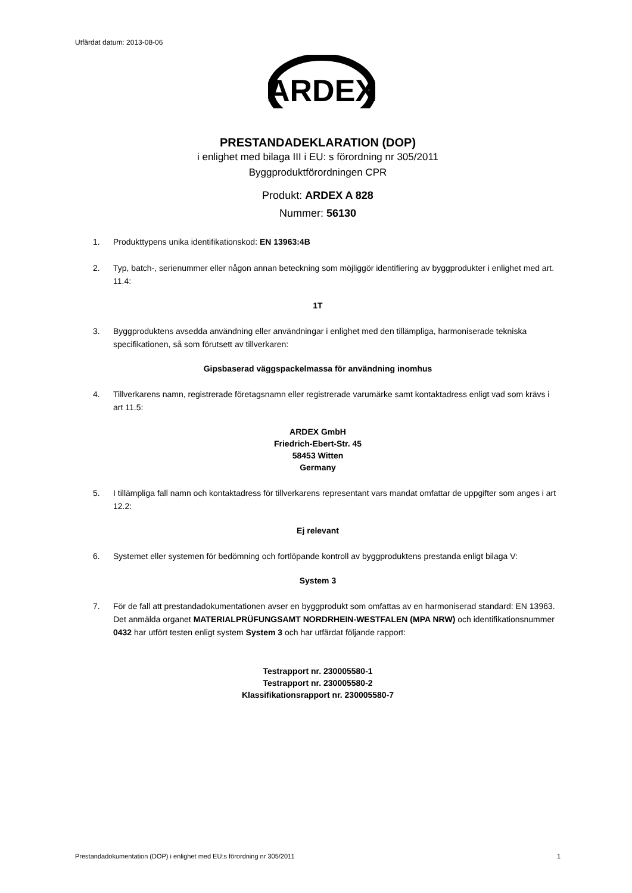Utfärdat datum: 2013-08-06
ARDEX
PRESTANDADEKLARATION (DOP)
i enlighet med bilaga III i EU: s förordning nr 305/2011
Byggproduktförordningen CPR
Produkt: ARDEX A 828
Nummer: 56130
1. Produkttypens unika identifikationskod: EN 13963:4B
2. Typ, batch-, serienummer eller någon annan beteckning som möjliggör identifiering av byggprodukter i enlighet med art. 11.4:
1T
3. Byggproduktens avsedda användning eller användningar i enlighet med den tillämpliga, harmoniserade tekniska specifikationen, så som förutsett av tillverkaren:
Gipsbaserad väggspackelmassa för användning inomhus
4. Tillverkarens namn, registrerade företagsnamn eller registrerade varumärke samt kontaktadress enligt vad som krävs i art 11.5:
ARDEX GmbH
Friedrich-Ebert-Str. 45
58453 Witten
Germany
5. I tillämpliga fall namn och kontaktadress för tillverkarens representant vars mandat omfattar de uppgifter som anges i art 12.2:
Ej relevant
6. Systemet eller systemen för bedömning och fortlöpande kontroll av byggproduktens prestanda enligt bilaga V:
System 3
7. För de fall att prestandadokumentationen avser en byggprodukt som omfattas av en harmoniserad standard: EN 13963. Det anmälda organet MATERIALPRÜFUNGSAMT NORDRHEIN-WESTFALEN (MPA NRW) och identifikationsnummer 0432 har utfört testen enligt system System 3 och har utfärdat följande rapport:
Testrapport nr. 230005580-1
Testrapport nr. 230005580-2
Klassifikationsrapport nr. 230005580-7
Prestandadokumentation (DOP) i enlighet med EU:s förordning nr 305/2011 1